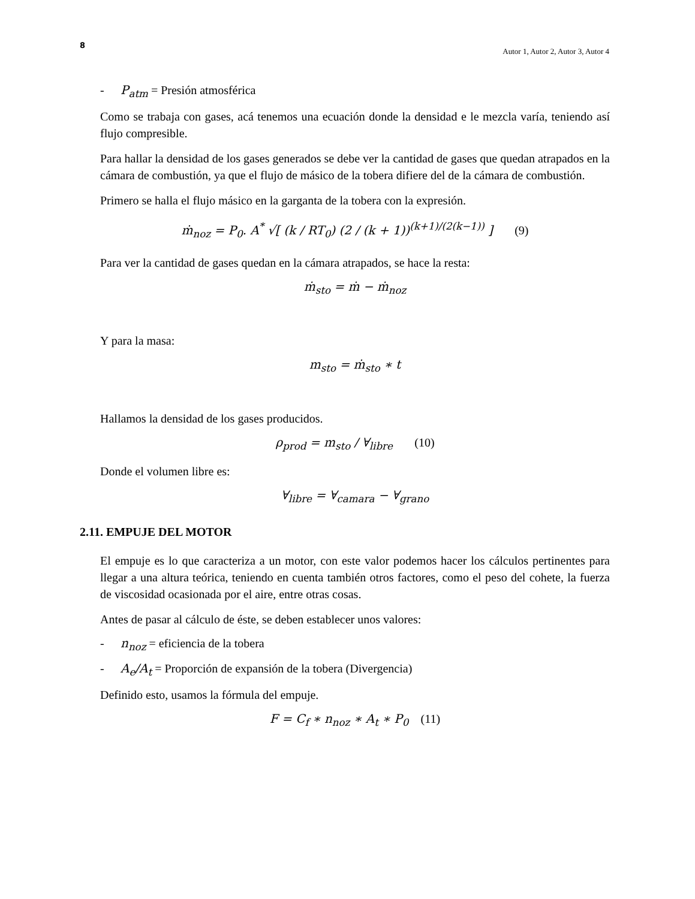8
Autor 1, Autor 2, Autor 3, Autor 4
- P<sub>atm</sub> = Presión atmosférica
Como se trabaja con gases, acá tenemos una ecuación donde la densidad e le mezcla varía, teniendo así flujo compresible.
Para hallar la densidad de los gases generados se debe ver la cantidad de gases que quedan atrapados en la cámara de combustión, ya que el flujo de másico de la tobera difiere del de la cámara de combustión.
Primero se halla el flujo másico en la garganta de la tobera con la expresión.
ṁ<sub>noz</sub> = P<sub>0</sub>. A<sup>*</sup> √[ (k / RT<sub>0</sub>) (2 / (k + 1))<sup>(k+1)/(2(k−1))</sup> ] (9)
Para ver la cantidad de gases quedan en la cámara atrapados, se hace la resta:
ṁ<sub>sto</sub> = ṁ − ṁ<sub>noz</sub>
Y para la masa:
m<sub>sto</sub> = ṁ<sub>sto</sub> ∗ t
Hallamos la densidad de los gases producidos.
ρ<sub>prod</sub> = m<sub>sto</sub> / ∀<sub>libre</sub> (10)
Donde el volumen libre es:
∀<sub>libre</sub> = ∀<sub>camara</sub> − ∀<sub>grano</sub>
2.11. EMPUJE DEL MOTOR
El empuje es lo que caracteriza a un motor, con este valor podemos hacer los cálculos pertinentes para llegar a una altura teórica, teniendo en cuenta también otros factores, como el peso del cohete, la fuerza de viscosidad ocasionada por el aire, entre otras cosas.
Antes de pasar al cálculo de éste, se deben establecer unos valores:
- n<sub>noz</sub> = eficiencia de la tobera
- A<sub>e</sub>/A<sub>t</sub> = Proporción de expansión de la tobera (Divergencia)
Definido esto, usamos la fórmula del empuje.
F = C<sub>f</sub> ∗ n<sub>noz</sub> ∗ A<sub>t</sub> ∗ P<sub>0</sub> (11)